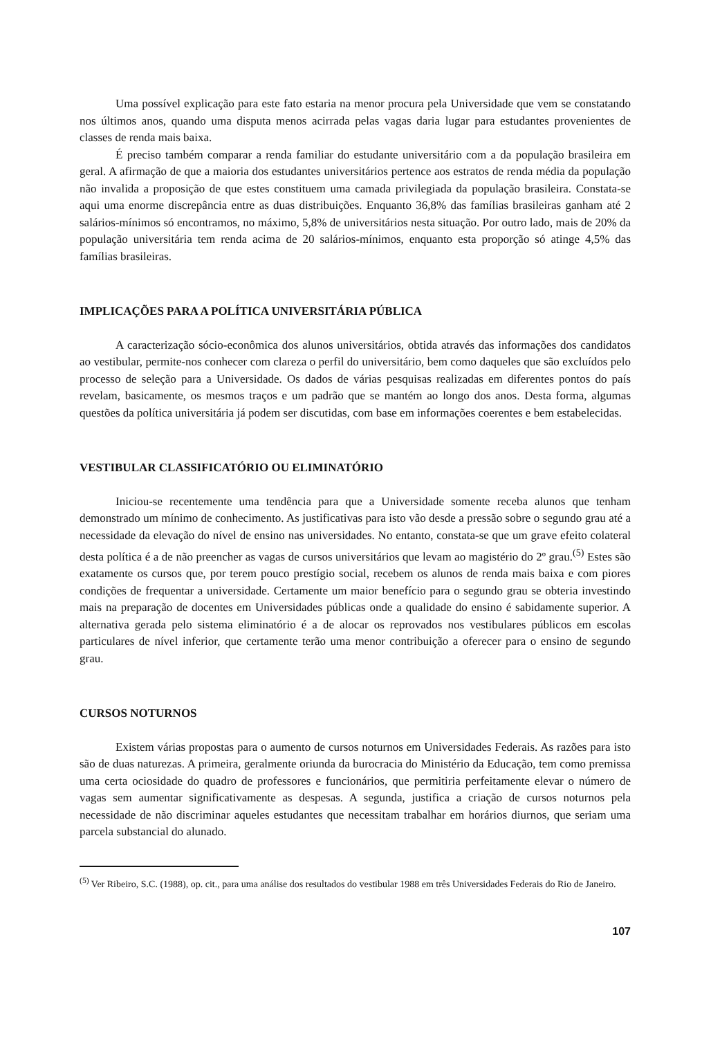Uma possível explicação para este fato estaria na menor procura pela Universidade que vem se constatando nos últimos anos, quando uma disputa menos acirrada pelas vagas daria lugar para estudantes provenientes de classes de renda mais baixa.
É preciso também comparar a renda familiar do estudante universitário com a da população brasileira em geral. A afirmação de que a maioria dos estudantes universitários pertence aos estratos de renda média da população não invalida a proposição de que estes constituem uma camada privilegiada da população brasileira. Constata-se aqui uma enorme discrepância entre as duas distribuições. Enquanto 36,8% das famílias brasileiras ganham até 2 salários-mínimos só encontramos, no máximo, 5,8% de universitários nesta situação. Por outro lado, mais de 20% da população universitária tem renda acima de 20 salários-mínimos, enquanto esta proporção só atinge 4,5% das famílias brasileiras.
IMPLICAÇÕES PARA A POLÍTICA UNIVERSITÁRIA PÚBLICA
A caracterização sócio-econômica dos alunos universitários, obtida através das informações dos candidatos ao vestibular, permite-nos conhecer com clareza o perfil do universitário, bem como daqueles que são excluídos pelo processo de seleção para a Universidade. Os dados de várias pesquisas realizadas em diferentes pontos do país revelam, basicamente, os mesmos traços e um padrão que se mantém ao longo dos anos. Desta forma, algumas questões da política universitária já podem ser discutidas, com base em informações coerentes e bem estabelecidas.
VESTIBULAR CLASSIFICATÓRIO OU ELIMINATÓRIO
Iniciou-se recentemente uma tendência para que a Universidade somente receba alunos que tenham demonstrado um mínimo de conhecimento. As justificativas para isto vão desde a pressão sobre o segundo grau até a necessidade da elevação do nível de ensino nas universidades. No entanto, constata-se que um grave efeito colateral desta política é a de não preencher as vagas de cursos universitários que levam ao magistério do 2º grau.<sup>(5)</sup> Estes são exatamente os cursos que, por terem pouco prestígio social, recebem os alunos de renda mais baixa e com piores condições de frequentar a universidade. Certamente um maior benefício para o segundo grau se obteria investindo mais na preparação de docentes em Universidades públicas onde a qualidade do ensino é sabidamente superior. A alternativa gerada pelo sistema eliminatório é a de alocar os reprovados nos vestibulares públicos em escolas particulares de nível inferior, que certamente terão uma menor contribuição a oferecer para o ensino de segundo grau.
CURSOS NOTURNOS
Existem várias propostas para o aumento de cursos noturnos em Universidades Federais. As razões para isto são de duas naturezas. A primeira, geralmente oriunda da burocracia do Ministério da Educação, tem como premissa uma certa ociosidade do quadro de professores e funcionários, que permitiria perfeitamente elevar o número de vagas sem aumentar significativamente as despesas. A segunda, justifica a criação de cursos noturnos pela necessidade de não discriminar aqueles estudantes que necessitam trabalhar em horários diurnos, que seriam uma parcela substancial do alunado.
<sup>(5)</sup> Ver Ribeiro, S.C. (1988), op. cit., para uma análise dos resultados do vestibular 1988 em três Universidades Federais do Rio de Janeiro.
107